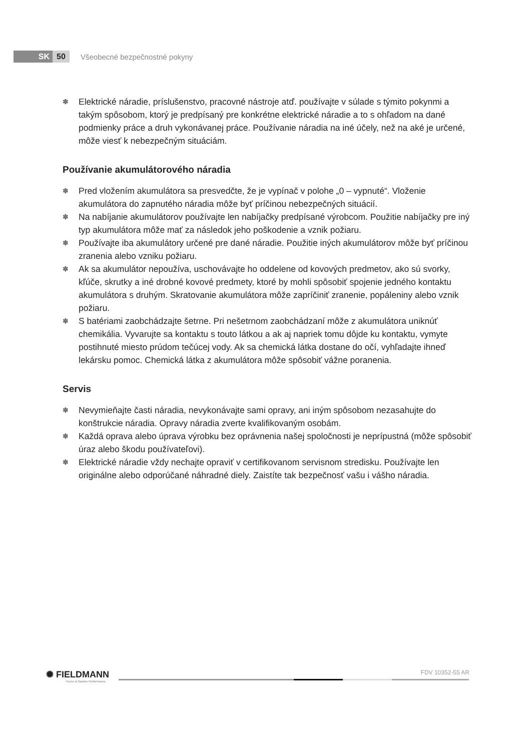SK 50
Všeobecné bezpečnostné pokyny
✽ Elektrické náradie, príslušenstvo, pracovné nástroje atď. používajte v súlade s týmito pokynmi a takým spôsobom, ktorý je predpísaný pre konkrétne elektrické náradie a to s ohľadom na dané podmienky práce a druh vykonávanej práce. Používanie náradia na iné účely, než na aké je určené, môže viesť k nebezpečným situáciám.
Používanie akumulátorového náradia
✽ Pred vložením akumulátora sa presvedčte, že je vypínač v polohe „0 – vypnuté“. Vloženie akumulátora do zapnutého náradia môže byť príčinou nebezpečných situácií.
✽ Na nabíjanie akumulátorov používajte len nabíjačky predpísané výrobcom. Použitie nabíjačky pre iný typ akumulátora môže mať za následok jeho poškodenie a vznik požiaru.
✽ Používajte iba akumulátory určené pre dané náradie. Použitie iných akumulátorov môže byť príčinou zranenia alebo vzniku požiaru.
✽ Ak sa akumulátor nepoužíva, uschovávajte ho oddelene od kovových predmetov, ako sú svorky, kľúče, skrutky a iné drobné kovové predmety, ktoré by mohli spôsobiť spojenie jedného kontaktu akumulátora s druhým. Skratovanie akumulátora môže zapríčiniť zranenie, popáleniny alebo vznik požiaru.
✽ S batériami zaobchádzajte šetrne. Pri nešetrnom zaobchádzaní môže z akumulátora uniknúť chemikália. Vyvarujte sa kontaktu s touto látkou a ak aj napriek tomu dôjde ku kontaktu, vymyte postihnuté miesto prúdom tečúcej vody. Ak sa chemická látka dostane do očí, vyhľadajte ihneď lekársku pomoc. Chemická látka z akumulátora môže spôsobiť vážne poranenia.
Servis
✽ Nevymieňajte časti náradia, nevykonávajte sami opravy, ani iným spôsobom nezasahujte do konštrukcie náradia. Opravy náradia zverte kvalifikovaným osobám.
✽ Každá oprava alebo úprava výrobku bez oprávnenia našej spoločnosti je neprípustná (môže spôsobiť úraz alebo škodu používateľovi).
✽ Elektrické náradie vždy nechajte opraviť v certifikovanom servisnom stredisku. Používajte len originálne alebo odporúčané náhradné diely. Zaistíte tak bezpečnosť vašu i vášho náradia.
✺ FIELDMANN
Home & Garden Performance
FDV 10352-55 AR